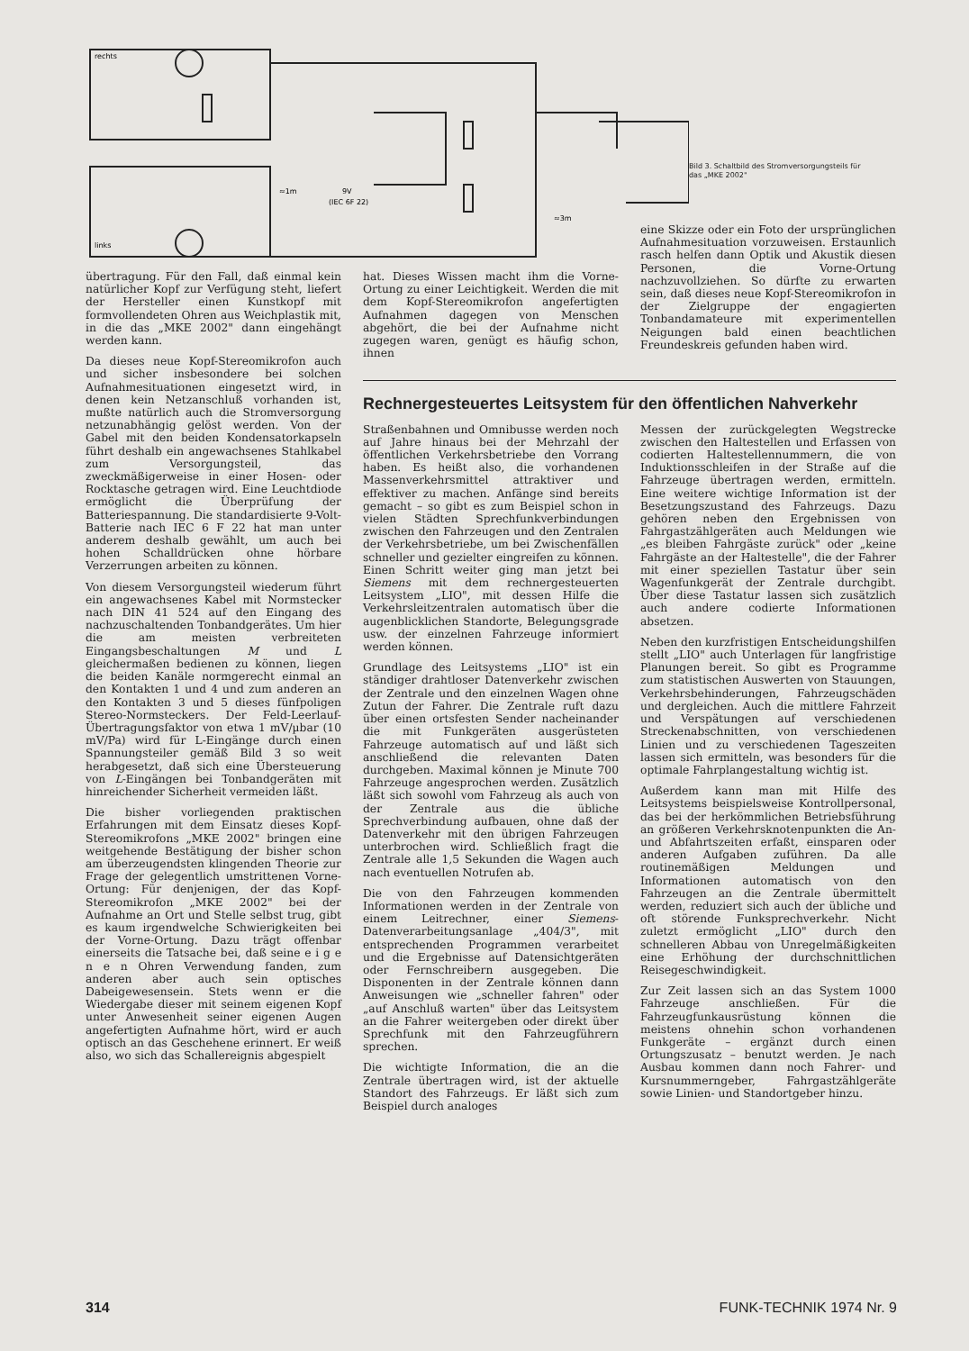rechts
links
≈1m
9V
(IEC 6F 22)
≈3m
Bild 3. Schaltbild des Stromversorgungsteils für das „MKE 2002"
übertragung. Für den Fall, daß einmal kein natürlicher Kopf zur Verfügung steht, liefert der Hersteller einen Kunstkopf mit formvollendeten Ohren aus Weichplastik mit, in die das „MKE 2002" dann eingehängt werden kann.
Da dieses neue Kopf-Stereomikrofon auch und sicher insbesondere bei solchen Aufnahmesituationen eingesetzt wird, in denen kein Netzanschluß vorhanden ist, mußte natürlich auch die Stromversorgung netzunabhängig gelöst werden. Von der Gabel mit den beiden Kondensatorkapseln führt deshalb ein angewachsenes Stahlkabel zum Versorgungsteil, das zweckmäßigerweise in einer Hosen- oder Rocktasche getragen wird. Eine Leuchtdiode ermöglicht die Überprüfung der Batteriespannung. Die standardisierte 9-Volt-Batterie nach IEC 6 F 22 hat man unter anderem deshalb gewählt, um auch bei hohen Schalldrücken ohne hörbare Verzerrungen arbeiten zu können.
Von diesem Versorgungsteil wiederum führt ein angewachsenes Kabel mit Normstecker nach DIN 41 524 auf den Eingang des nachzuschaltenden Tonbandgerätes. Um hier die am meisten verbreiteten Eingangsbeschaltungen M und L gleichermaßen bedienen zu können, liegen die beiden Kanäle normgerecht einmal an den Kontakten 1 und 4 und zum anderen an den Kontakten 3 und 5 dieses fünfpoligen Stereo-Normsteckers. Der Feld-Leerlauf-Übertragungsfaktor von etwa 1 mV/µbar (10 mV/Pa) wird für L-Eingänge durch einen Spannungsteiler gemäß Bild 3 so weit herabgesetzt, daß sich eine Übersteuerung von L-Eingängen bei Tonbandgeräten mit hinreichender Sicherheit vermeiden läßt.
Die bisher vorliegenden praktischen Erfahrungen mit dem Einsatz dieses Kopf-Stereomikrofons „MKE 2002" bringen eine weitgehende Bestätigung der bisher schon am überzeugendsten klingenden Theorie zur Frage der gelegentlich umstrittenen Vorne-Ortung: Für denjenigen, der das Kopf-Stereomikrofon „MKE 2002" bei der Aufnahme an Ort und Stelle selbst trug, gibt es kaum irgendwelche Schwierigkeiten bei der Vorne-Ortung. Dazu trägt offenbar einerseits die Tatsache bei, daß seine e i g e n e n Ohren Verwendung fanden, zum anderen aber auch sein optisches Dabeigewesensein. Stets wenn er die Wiedergabe dieser mit seinem eigenen Kopf unter Anwesenheit seiner eigenen Augen angefertigten Aufnahme hört, wird er auch optisch an das Geschehene erinnert. Er weiß also, wo sich das Schallereignis abgespielt
hat. Dieses Wissen macht ihm die Vorne-Ortung zu einer Leichtigkeit. Werden die mit dem Kopf-Stereomikrofon angefertigten Aufnahmen dagegen von Menschen abgehört, die bei der Aufnahme nicht zugegen waren, genügt es häufig schon, ihnen
eine Skizze oder ein Foto der ursprünglichen Aufnahmesituation vorzuweisen. Erstaunlich rasch helfen dann Optik und Akustik diesen Personen, die Vorne-Ortung nachzuvollziehen. So dürfte zu erwarten sein, daß dieses neue Kopf-Stereomikrofon in der Zielgruppe der engagierten Tonbandamateure mit experimentellen Neigungen bald einen beachtlichen Freundeskreis gefunden haben wird.
Rechnergesteuertes Leitsystem für den öffentlichen Nahverkehr
Straßenbahnen und Omnibusse werden noch auf Jahre hinaus bei der Mehrzahl der öffentlichen Verkehrsbetriebe den Vorrang haben. Es heißt also, die vorhandenen Massenverkehrsmittel attraktiver und effektiver zu machen. Anfänge sind bereits gemacht – so gibt es zum Beispiel schon in vielen Städten Sprechfunkverbindungen zwischen den Fahrzeugen und den Zentralen der Verkehrsbetriebe, um bei Zwischenfällen schneller und gezielter eingreifen zu können. Einen Schritt weiter ging man jetzt bei Siemens mit dem rechnergesteuerten Leitsystem „LIO", mit dessen Hilfe die Verkehrsleitzentralen automatisch über die augenblicklichen Standorte, Belegungsgrade usw. der einzelnen Fahrzeuge informiert werden können.
Grundlage des Leitsystems „LIO" ist ein ständiger drahtloser Datenverkehr zwischen der Zentrale und den einzelnen Wagen ohne Zutun der Fahrer. Die Zentrale ruft dazu über einen ortsfesten Sender nacheinander die mit Funkgeräten ausgerüsteten Fahrzeuge automatisch auf und läßt sich anschließend die relevanten Daten durchgeben. Maximal können je Minute 700 Fahrzeuge angesprochen werden. Zusätzlich läßt sich sowohl vom Fahrzeug als auch von der Zentrale aus die übliche Sprechverbindung aufbauen, ohne daß der Datenverkehr mit den übrigen Fahrzeugen unterbrochen wird. Schließlich fragt die Zentrale alle 1,5 Sekunden die Wagen auch nach eventuellen Notrufen ab.
Die von den Fahrzeugen kommenden Informationen werden in der Zentrale von einem Leitrechner, einer Siemens-Datenverarbeitungsanlage „404/3", mit entsprechenden Programmen verarbeitet und die Ergebnisse auf Datensichtgeräten oder Fernschreibern ausgegeben. Die Disponenten in der Zentrale können dann Anweisungen wie „schneller fahren" oder „auf Anschluß warten" über das Leitsystem an die Fahrer weitergeben oder direkt über Sprechfunk mit den Fahrzeugführern sprechen.
Die wichtigte Information, die an die Zentrale übertragen wird, ist der aktuelle Standort des Fahrzeugs. Er läßt sich zum Beispiel durch analoges
Messen der zurückgelegten Wegstrecke zwischen den Haltestellen und Erfassen von codierten Haltestellennummern, die von Induktionsschleifen in der Straße auf die Fahrzeuge übertragen werden, ermitteln. Eine weitere wichtige Information ist der Besetzungszustand des Fahrzeugs. Dazu gehören neben den Ergebnissen von Fahrgastzählgeräten auch Meldungen wie „es bleiben Fahrgäste zurück" oder „keine Fahrgäste an der Haltestelle", die der Fahrer mit einer speziellen Tastatur über sein Wagenfunkgerät der Zentrale durchgibt. Über diese Tastatur lassen sich zusätzlich auch andere codierte Informationen absetzen.
Neben den kurzfristigen Entscheidungshilfen stellt „LIO" auch Unterlagen für langfristige Planungen bereit. So gibt es Programme zum statistischen Auswerten von Stauungen, Verkehrsbehinderungen, Fahrzeugschäden und dergleichen. Auch die mittlere Fahrzeit und Verspätungen auf verschiedenen Streckenabschnitten, von verschiedenen Linien und zu verschiedenen Tageszeiten lassen sich ermitteln, was besonders für die optimale Fahrplangestaltung wichtig ist.
Außerdem kann man mit Hilfe des Leitsystems beispielsweise Kontrollpersonal, das bei der herkömmlichen Betriebsführung an größeren Verkehrsknotenpunkten die An- und Abfahrtszeiten erfaßt, einsparen oder anderen Aufgaben zuführen. Da alle routinemäßigen Meldungen und Informationen automatisch von den Fahrzeugen an die Zentrale übermittelt werden, reduziert sich auch der übliche und oft störende Funksprechverkehr. Nicht zuletzt ermöglicht „LIO" durch den schnelleren Abbau von Unregelmäßigkeiten eine Erhöhung der durchschnittlichen Reisegeschwindigkeit.
Zur Zeit lassen sich an das System 1000 Fahrzeuge anschließen. Für die Fahrzeugfunkausrüstung können die meistens ohnehin schon vorhandenen Funkgeräte – ergänzt durch einen Ortungszusatz – benutzt werden. Je nach Ausbau kommen dann noch Fahrer- und Kursnummerngeber, Fahrgastzählgeräte sowie Linien- und Standortgeber hinzu.
314 FUNK-TECHNIK 1974 Nr. 9